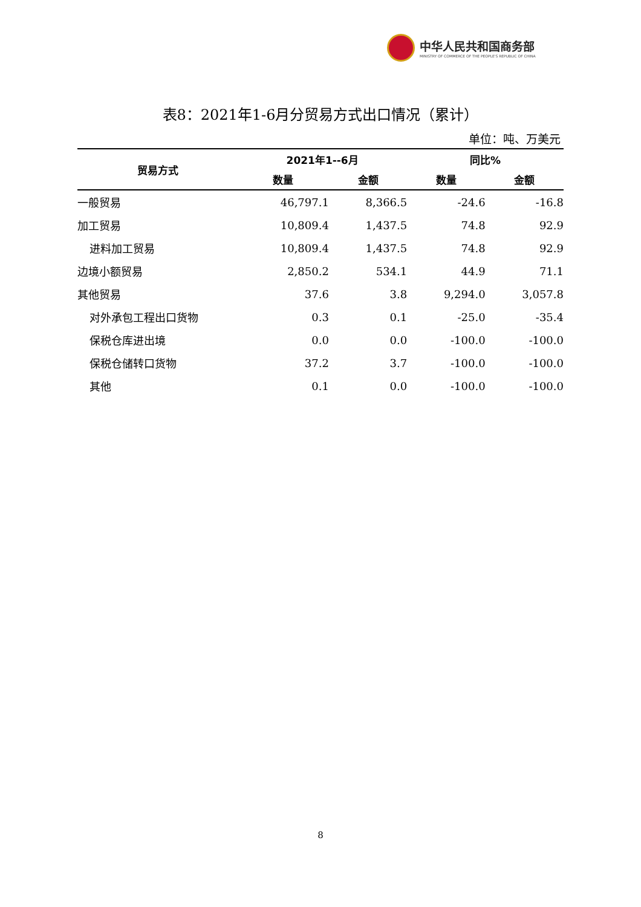中华人民共和国商务部
MINISTRY OF COMMERCE OF THE PEOPLE'S REPUBLIC OF CHINA
表8：2021年1-6月分贸易方式出口情况（累计）
单位：吨、万美元
| 贸易方式 | 2021年1--6月 | | 同比% | |
| --- | --- | --- | --- | --- |
| | 数量 | 金额 | 数量 | 金额 |
| 一般贸易 | 46,797.1 | 8,366.5 | -24.6 | -16.8 |
| 加工贸易 | 10,809.4 | 1,437.5 | 74.8 | 92.9 |
| 进料加工贸易 | 10,809.4 | 1,437.5 | 74.8 | 92.9 |
| 边境小额贸易 | 2,850.2 | 534.1 | 44.9 | 71.1 |
| 其他贸易 | 37.6 | 3.8 | 9,294.0 | 3,057.8 |
| 对外承包工程出口货物 | 0.3 | 0.1 | -25.0 | -35.4 |
| 保税仓库进出境 | 0.0 | 0.0 | -100.0 | -100.0 |
| 保税仓储转口货物 | 37.2 | 3.7 | -100.0 | -100.0 |
| 其他 | 0.1 | 0.0 | -100.0 | -100.0 |
8